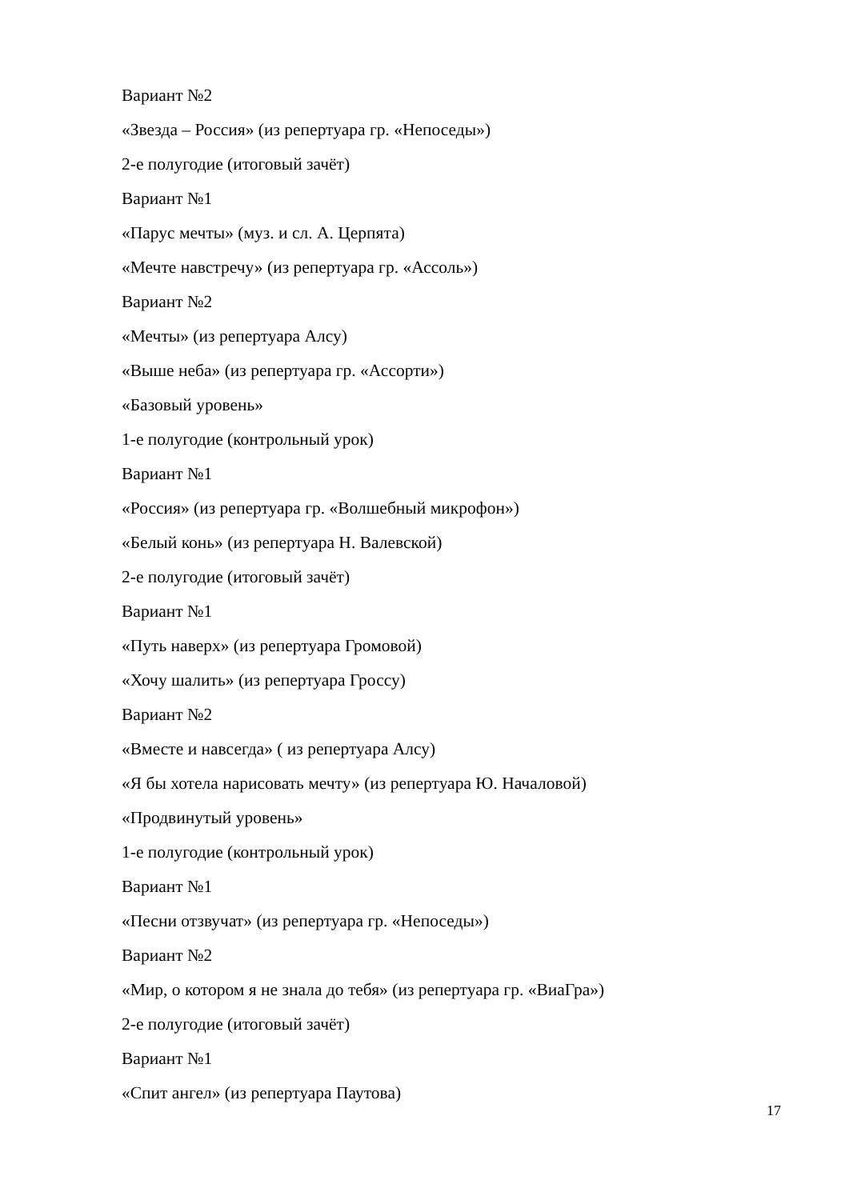Вариант №2
«Звезда – Россия» (из репертуара гр. «Непоседы»)
2-е полугодие (итоговый зачёт)
Вариант №1
«Парус мечты» (муз. и сл. А. Церпята)
«Мечте навстречу» (из репертуара гр. «Ассоль»)
Вариант №2
«Мечты» (из репертуара Алсу)
«Выше неба» (из репертуара гр. «Ассорти»)
«Базовый уровень»
1-е полугодие (контрольный урок)
Вариант №1
«Россия» (из репертуара гр. «Волшебный микрофон»)
«Белый конь» (из репертуара Н. Валевской)
2-е полугодие (итоговый зачёт)
Вариант №1
«Путь наверх» (из репертуара Громовой)
«Хочу шалить» (из репертуара Гроссу)
Вариант №2
«Вместе и навсегда» ( из репертуара Алсу)
«Я бы хотела нарисовать мечту» (из репертуара Ю. Началовой)
«Продвинутый уровень»
1-е полугодие (контрольный урок)
Вариант №1
«Песни отзвучат» (из репертуара гр. «Непоседы»)
Вариант №2
«Мир, о котором я не знала до тебя» (из репертуара гр. «ВиаГра»)
2-е полугодие (итоговый зачёт)
Вариант №1
«Спит ангел» (из репертуара Паутова)
17